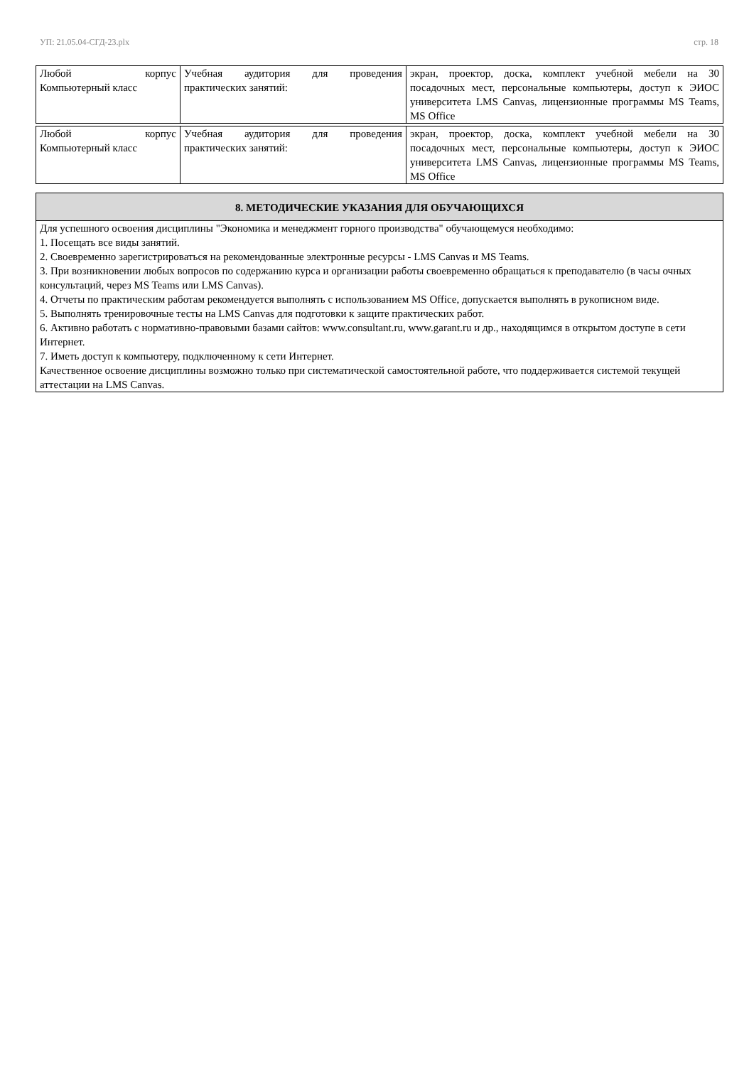УП: 21.05.04-СГД-23.plx стр. 18
| Любой корпус Компьютерный класс | Учебная аудитория для проведения практических занятий: | экран, проектор, доска, комплект учебной мебели на 30 посадочных мест, персональные компьютеры, доступ к ЭИОС университета LMS Canvas, лицензионные программы MS Teams, MS Office |
| Любой корпус Компьютерный класс | Учебная аудитория для проведения практических занятий: | экран, проектор, доска, комплект учебной мебели на 30 посадочных мест, персональные компьютеры, доступ к ЭИОС университета LMS Canvas, лицензионные программы MS Teams, MS Office |
8. МЕТОДИЧЕСКИЕ УКАЗАНИЯ ДЛЯ ОБУЧАЮЩИХСЯ
Для успешного освоения дисциплины "Экономика и менеджмент горного производства" обучающемуся необходимо:
1. Посещать все виды занятий.
2. Своевременно зарегистрироваться на рекомендованные электронные ресурсы - LMS Canvas и MS Teams.
3. При возникновении любых вопросов по содержанию курса и организации работы своевременно обращаться к преподавателю (в часы очных консультаций, через MS Teams или LMS Canvas).
4. Отчеты по практическим работам рекомендуется выполнять с использованием MS Office, допускается выполнять в рукописном виде.
5. Выполнять тренировочные тесты на LMS Canvas для подготовки к защите практических работ.
6. Активно работать с нормативно-правовыми базами сайтов: www.consultant.ru, www.garant.ru и др., находящимся в открытом доступе в сети Интернет.
7. Иметь доступ к компьютеру, подключенному к сети Интернет.
Качественное освоение дисциплины возможно только при систематической самостоятельной работе, что поддерживается системой текущей аттестации на LMS Canvas.